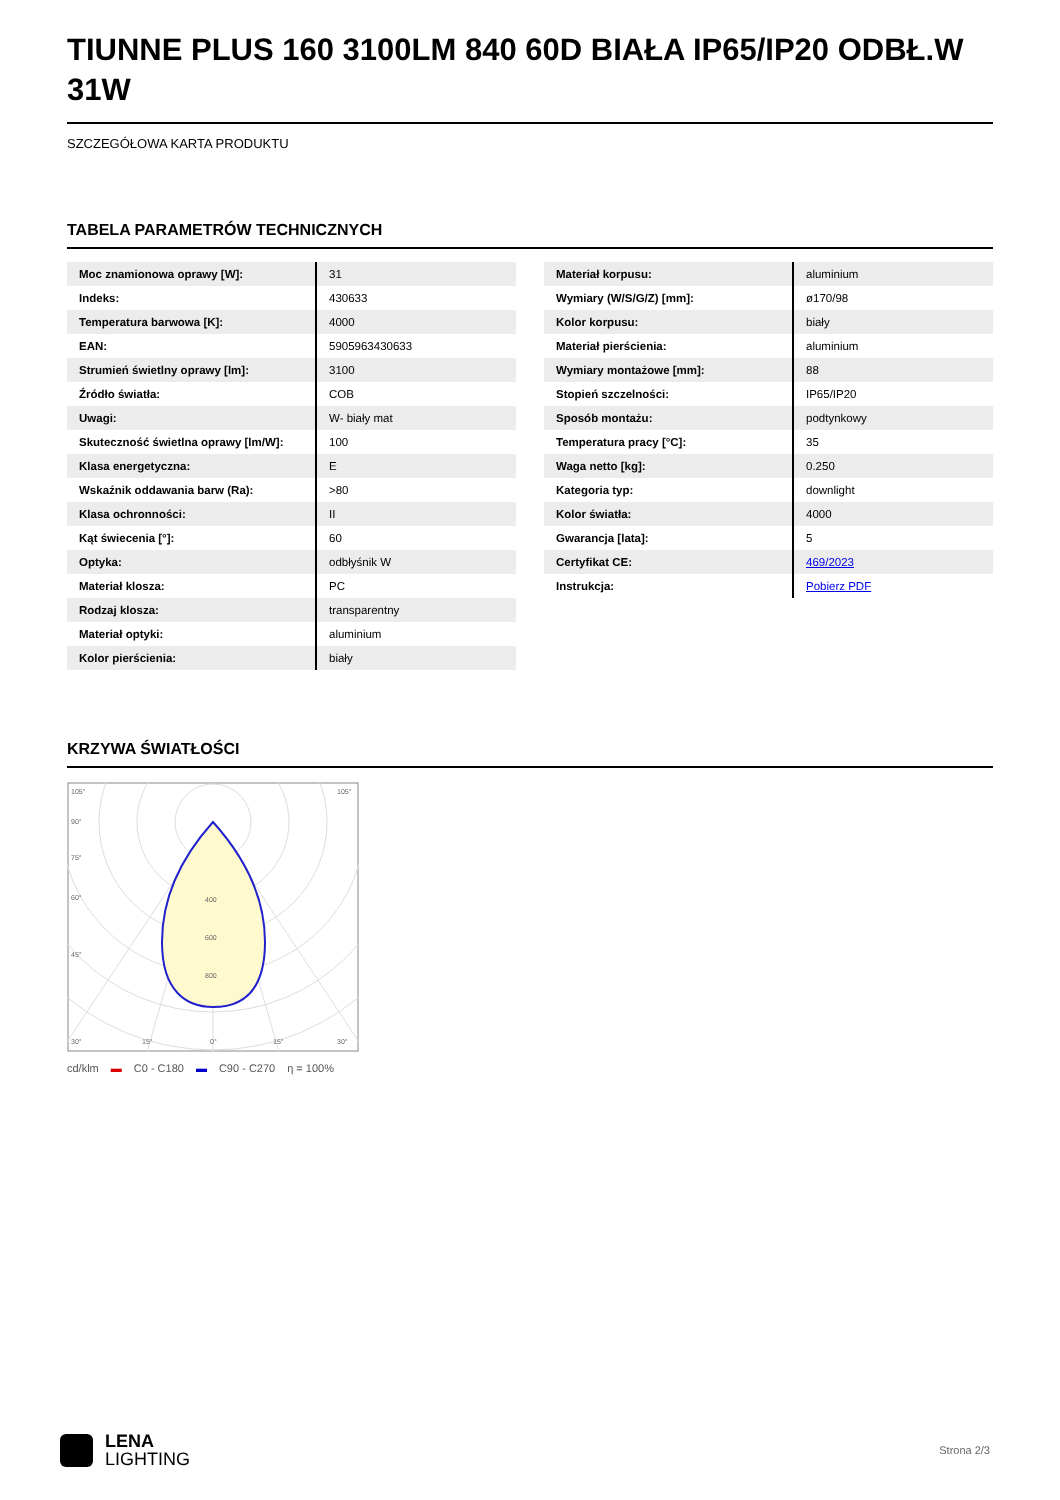TIUNNE PLUS 160 3100LM 840 60D BIAŁA IP65/IP20 ODBŁ.W 31W
SZCZEGÓŁOWA KARTA PRODUKTU
TABELA PARAMETRÓW TECHNICZNYCH
| Moc znamionowa oprawy [W]: | 31 |
| Indeks: | 430633 |
| Temperatura barwowa [K]: | 4000 |
| EAN: | 5905963430633 |
| Strumień świetlny oprawy [lm]: | 3100 |
| Źródło światła: | COB |
| Uwagi: | W- biały mat |
| Skuteczność świetlna oprawy [lm/W]: | 100 |
| Klasa energetyczna: | E |
| Wskaźnik oddawania barw (Ra): | >80 |
| Klasa ochronności: | II |
| Kąt świecenia [°]: | 60 |
| Optyka: | odbłyśnik W |
| Materiał klosza: | PC |
| Rodzaj klosza: | transparentny |
| Materiał optyki: | aluminium |
| Kolor pierścienia: | biały |
| Materiał korpusu: | aluminium |
| Wymiary (W/S/G/Z) [mm]: | ø170/98 |
| Kolor korpusu: | biały |
| Materiał pierścienia: | aluminium |
| Wymiary montażowe [mm]: | 88 |
| Stopień szczelności: | IP65/IP20 |
| Sposób montażu: | podtynkowy |
| Temperatura pracy [°C]: | 35 |
| Waga netto [kg]: | 0.250 |
| Kategoria typ: | downlight |
| Kolor światła: | 4000 |
| Gwarancja [lata]: | 5 |
| Certyfikat CE: | 469/2023 |
| Instrukcja: | Pobierz PDF |
KRZYWA ŚWIATŁOŚCI
105°
90°
75°
60°
45°
30°
15°
0°
15°
30°
105°
400
600
800
cd/klm ▬ C0 - C180 ▬ C90 - C270 η = 100%
LENA
LIGHTING
Strona 2/3